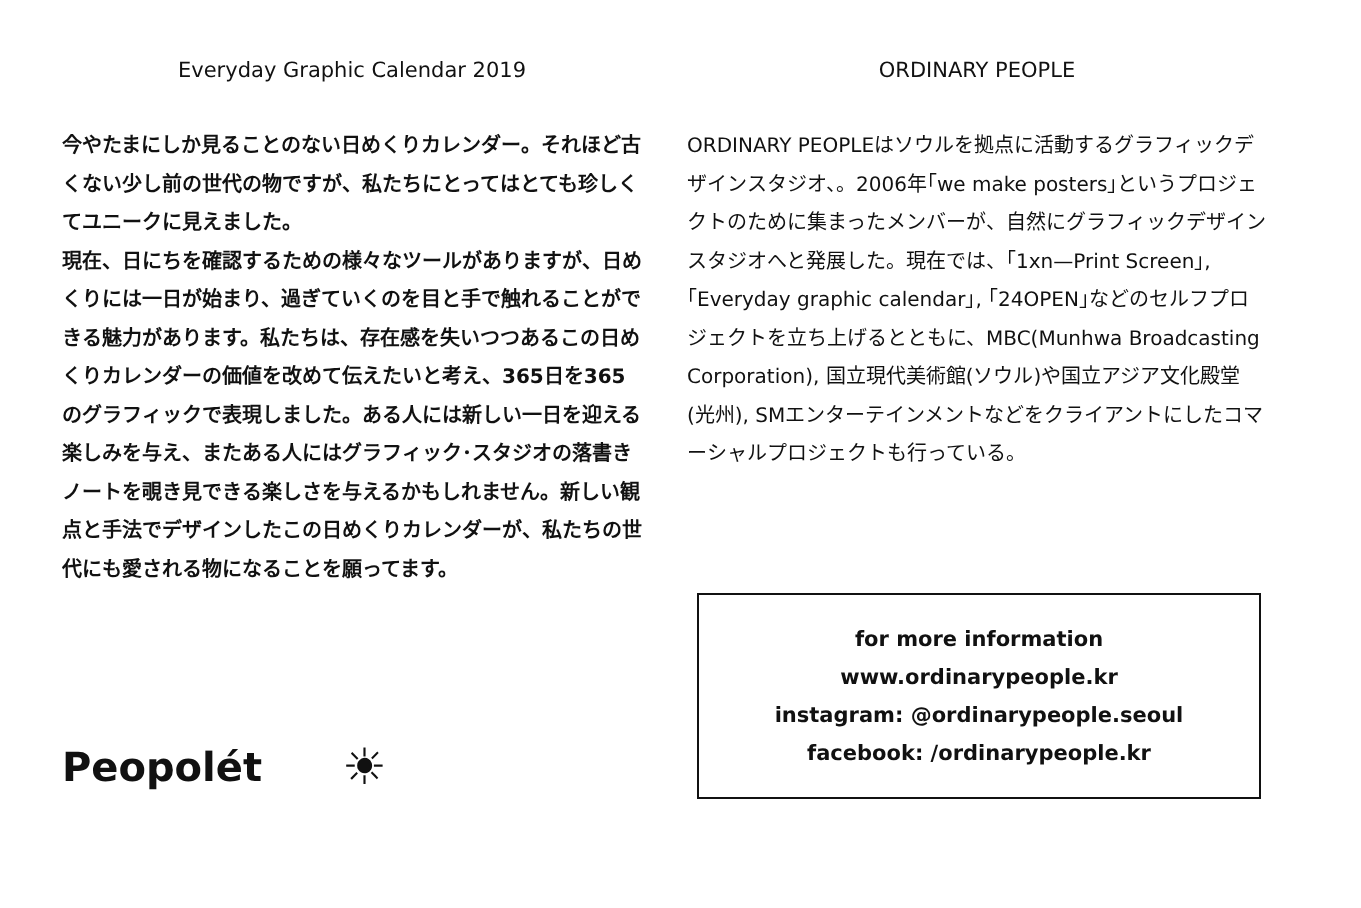Everyday Graphic Calendar 2019
今やたまにしか見ることのない日めくりカレンダー。それほど古くない少し前の世代の物ですが、私たちにとってはとても珍しくてユニークに見えました。
現在、日にちを確認するための様々なツールがありますが、日めくりには一日が始まり、過ぎていくのを目と手で触れることができる魅力があります。私たちは、存在感を失いつつあるこの日めくりカレンダーの価値を改めて伝えたいと考え、365日を365のグラフィックで表現しました。ある人には新しい一日を迎える楽しみを与え、またある人にはグラフィック･スタジオの落書きノートを覗き見できる楽しさを与えるかもしれません。新しい観点と手法でデザインしたこの日めくりカレンダーが、私たちの世代にも愛される物になることを願ってます。
Peopolét ☀
ORDINARY PEOPLE
ORDINARY PEOPLEはソウルを拠点に活動するグラフィックデザインスタジオ、。2006年｢we make posters｣というプロジェクトのために集まったメンバーが、自然にグラフィックデザインスタジオへと発展した。現在では、｢1xn—Print Screen｣, ｢Everyday graphic calendar｣, ｢24OPEN｣などのセルフプロジェクトを立ち上げるとともに、MBC(Munhwa Broadcasting Corporation), 国立現代美術館(ソウル)や国立アジア文化殿堂(光州), SMエンターテインメントなどをクライアントにしたコマーシャルプロジェクトも行っている。
for more information
www.ordinarypeople.kr
instagram: @ordinarypeople.seoul
facebook: /ordinarypeople.kr